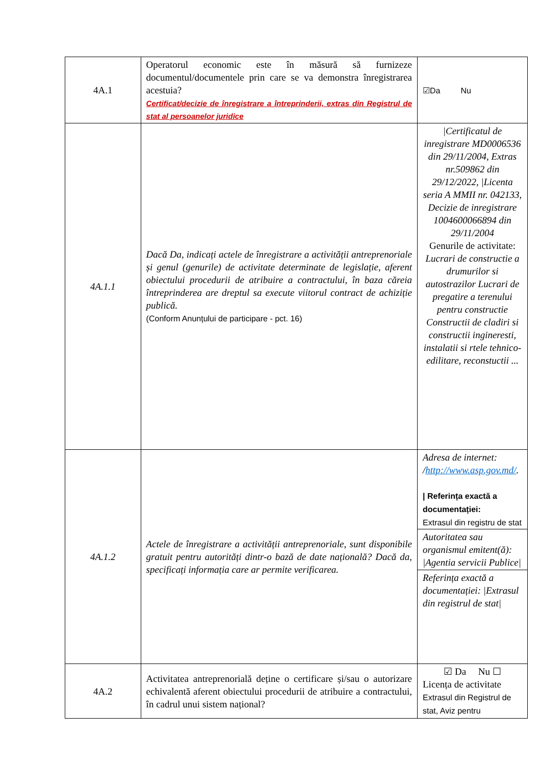| 4A.1 | Operatorul economic este în măsură să furnizeze documentul/documentele prin care se va demonstra înregistrarea acestuia? Certificat/decizie de înregistrare a întreprinderii, extras din Registrul de stat al persoanelor juridice | ☑Da Nu |
| 4A.1.1 | Dacă Da, indicați actele de înregistrare a activității antreprenoriale și genul (genurile) de activitate determinate de legislație, aferent obiectului procedurii de atribuire a contractului, în baza căreia întreprinderea are dreptul sa execute viitorul contract de achiziție publică. (Conform Anunțului de participare - pct. 16) | /Certificatul de inregistrare MD0006536 din 29/11/2004, Extras nr.509862 din 29/12/2022, /Licenta seria A MMII nr. 042133, Decizie de inregistrare 1004600066894 din 29/11/2004 Genurile de activitate: Lucrari de constructie a drumurilor si autostrazilor Lucrari de pregatire a terenului pentru constructie Constructii de cladiri si constructii ingineresti, instalatii si rtele tehnico-edilitare, reconstuctii ... |
| 4A.1.2 | Actele de înregistrare a activității antreprenoriale, sunt disponibile gratuit pentru autorități dintr-o bază de date națională? Dacă da, specificați informația care ar permite verificarea. | Adresa de internet: / http://www.asp.gov.md/ . / Referința exactă a documentației: Extrasul din registru de stat Autoritatea sau organismul emitent(ă): /Agentia servicii Publice/ Referința exactă a documentației: /Extrasul din registrul de stat/ |
| 4A.2 | Activitatea antreprenorială deține o certificare și/sau o autorizare echivalentă aferent obiectului procedurii de atribuire a contractului, în cadrul unui sistem național? | ☑ Da Nu ☐ Licența de activitate Extrasul din Registrul de stat, Aviz pentru |